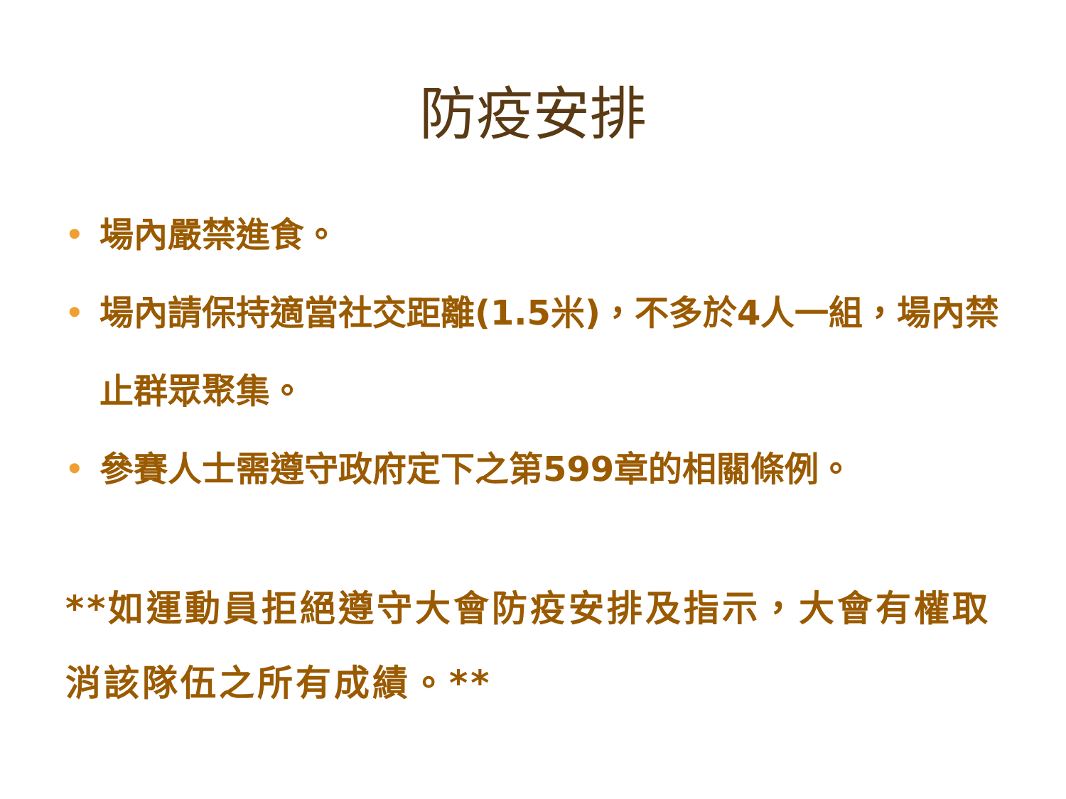防疫安排
• 場內嚴禁進食。
• 場內請保持適當社交距離(1.5米)，不多於4人一組，場內禁止群眾聚集。
• 參賽人士需遵守政府定下之第599章的相關條例。
**如運動員拒絕遵守大會防疫安排及指示，大會有權取消該隊伍之所有成績。**